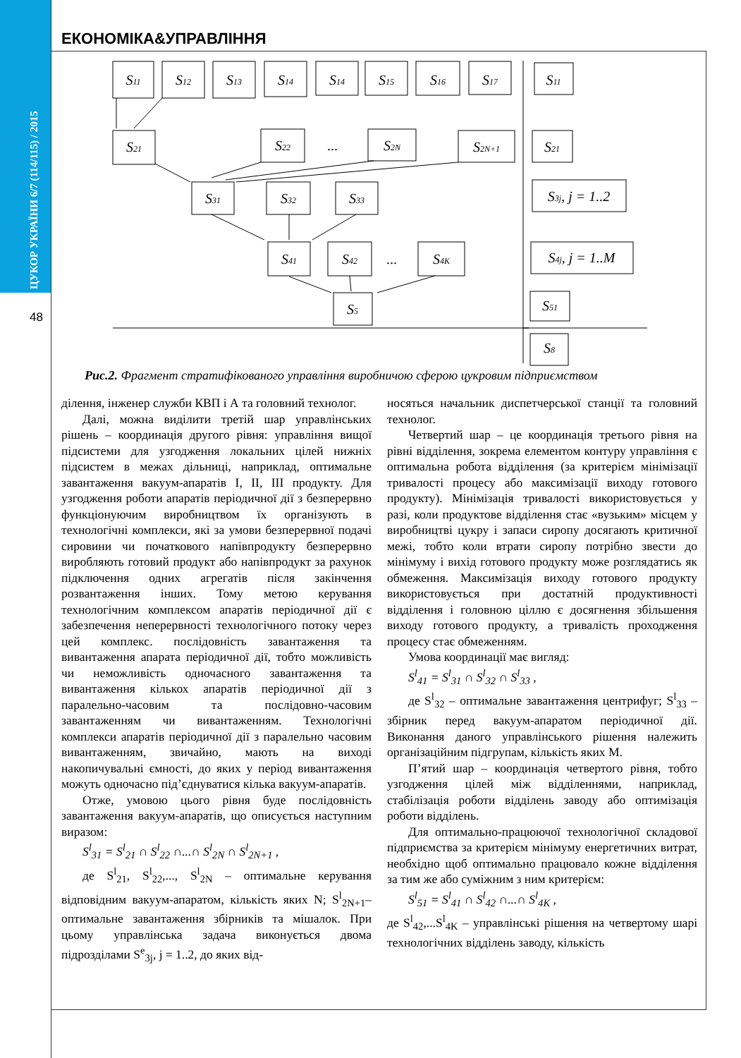ЦУКОР УКРАЇНИ 6/7 (114/115) / 2015
48
ЕКОНОМІКА&УПРАВЛІННЯ
S11
S12
S13
S14
S14
S15
S16
S17
S11
S21
S22
...
S2N
S2N+1
S21
S31
S32
S33
S3j, j = 1..2
S41
S42
...
S4K
S4j, j = 1..M
S5
S51
S8
Рис.2. Фрагмент стратифікованого управління виробничою сферою цукровим підприємством
ділення, інженер служби КВП і А та головний технолог.
Далі, можна виділити третій шар управлінських рішень – координація другого рівня: управління вищої підсистеми для узгодження локальних цілей нижніх підсистем в межах дільниці, наприклад, оптимальне завантаження вакуум-апаратів І, ІІ, ІІІ продукту. Для узгодження роботи апаратів періодичної дії з безперервно функціонуючим виробництвом їх організують в технологічні комплекси, які за умови безперервної подачі сировини чи початкового напівпродукту безперервно виробляють готовий продукт або напівпродукт за рахунок підключення одних агрегатів після закінчення розвантаження інших. Тому метою керування технологічним комплексом апаратів періодичної дії є забезпечення неперервності технологічного потоку через цей комплекс. послідовність завантаження та вивантаження апарата періодичної дії, тобто можливість чи неможливість одночасного завантаження та вивантаження кількох апаратів періодичної дії з паралельно-часовим та послідовно-часовим завантаженням чи вивантаженням. Технологічні комплекси апаратів періодичної дії з паралельно часовим вивантаженням, звичайно, мають на виході накопичувальні ємності, до яких у період вивантаження можуть одночасно під’єднуватися кілька вакуум-апаратів.
Отже, умовою цього рівня буде послідовність завантаження вакуум-апаратів, що описується наступним виразом:
S<sup>l</sup><sub>31</sub> = S<sup>l</sup><sub>21</sub> ∩ S<sup>l</sup><sub>22</sub> ∩...∩ S<sup>l</sup><sub>2N</sub> ∩ S<sup>l</sup><sub>2N+1</sub> ,
де S<sup>l</sup><sub>21</sub>, S<sup>l</sup><sub>22</sub>,..., S<sup>l</sup><sub>2N</sub> – оптимальне керування відповідним вакуум-апаратом, кількість яких N; S<sup>l</sup><sub>2N+1</sub>– оптимальне завантаження збірників та мішалок. При цьому управлінська задача виконується двома підрозділами S<sup>e</sup><sub>3j</sub>, j = 1..2, до яких від-
носяться начальник диспетчерської станції та головний технолог.
Четвертий шар – це координація третього рівня на рівні відділення, зокрема елементом контуру управління є оптимальна робота відділення (за критерієм мінімізації тривалості процесу або максимізації виходу готового продукту). Мінімізація тривалості використовується у разі, коли продуктове відділення стає «вузьким» місцем у виробництві цукру і запаси сиропу досягають критичної межі, тобто коли втрати сиропу потрібно звести до мінімуму і вихід готового продукту може розглядатись як обмеження. Максимізація виходу готового продукту використовується при достатній продуктивності відділення і головною ціллю є досягнення збільшення виходу готового продукту, а тривалість проходження процесу стає обмеженням.
Умова координації має вигляд:
S<sup>l</sup><sub>41</sub> = S<sup>l</sup><sub>31</sub> ∩ S<sup>l</sup><sub>32</sub> ∩ S<sup>l</sup><sub>33</sub> ,
де S<sup>l</sup><sub>32</sub> – оптимальне завантаження центрифуг; S<sup>l</sup><sub>33</sub> – збірник перед вакуум-апаратом періодичної дії. Виконання даного управлінського рішення належить організаційним підгрупам, кількість яких М.
П’ятий шар – координація четвертого рівня, тобто узгодження цілей між відділеннями, наприклад, стабілізація роботи відділень заводу або оптимізація роботи відділень.
Для оптимально-працюючої технологічної складової підприємства за критерієм мінімуму енергетичних витрат, необхідно щоб оптимально працювало кожне відділення за тим же або суміжним з ним критерієм:
S<sup>l</sup><sub>51</sub> = S<sup>l</sup><sub>41</sub> ∩ S<sup>l</sup><sub>42</sub> ∩...∩ S<sup>l</sup><sub>4K</sub> ,
де S<sup>l</sup><sub>42</sub>,...S<sup>l</sup><sub>4K</sub> – управлінські рішення на четвертому шарі технологічних відділень заводу, кількість